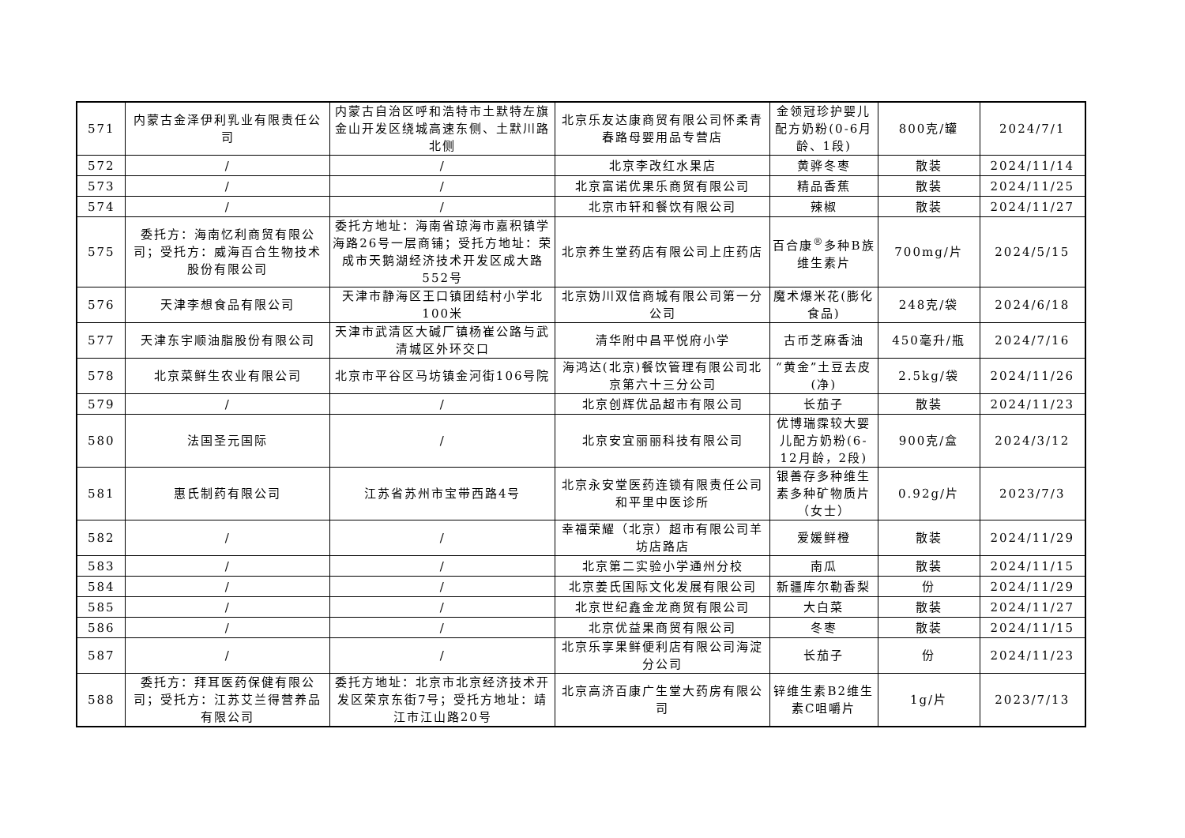| 571 | 内蒙古金泽伊利乳业有限责任公司 | 内蒙古自治区呼和浩特市土默特左旗金山开发区绕城高速东侧、土默川路北侧 | 北京乐友达康商贸有限公司怀柔青春路母婴用品专营店 | 金领冠珍护婴儿配方奶粉(0-6月龄、1段) | 800克/罐 | 2024/7/1 |
| 572 | / | / | 北京李改红水果店 | 黄骅冬枣 | 散装 | 2024/11/14 |
| 573 | / | / | 北京富诺优果乐商贸有限公司 | 精品香蕉 | 散装 | 2024/11/25 |
| 574 | / | / | 北京市轩和餐饮有限公司 | 辣椒 | 散装 | 2024/11/27 |
| 575 | 委托方：海南忆利商贸有限公司；受托方：威海百合生物技术股份有限公司 | 委托方地址：海南省琼海市嘉积镇学海路26号一层商铺；受托方地址：荣成市天鹅湖经济技术开发区成大路552号 | 北京养生堂药店有限公司上庄药店 | 百合康<sup>®</sup>多种B族维生素片 | 700mg/片 | 2024/5/15 |
| 576 | 天津李想食品有限公司 | 天津市静海区王口镇团结村小学北100米 | 北京妫川双信商城有限公司第一分公司 | 魔术爆米花(膨化食品) | 248克/袋 | 2024/6/18 |
| 577 | 天津东宇顺油脂股份有限公司 | 天津市武清区大碱厂镇杨崔公路与武清城区外环交口 | 清华附中昌平悦府小学 | 古币芝麻香油 | 450毫升/瓶 | 2024/7/16 |
| 578 | 北京菜鲜生农业有限公司 | 北京市平谷区马坊镇金河街106号院 | 海鸿达(北京)餐饮管理有限公司北京第六十三分公司 | “黄金”土豆去皮(净) | 2.5kg/袋 | 2024/11/26 |
| 579 | / | / | 北京创辉优品超市有限公司 | 长茄子 | 散装 | 2024/11/23 |
| 580 | 法国圣元国际 | / | 北京安宜丽丽科技有限公司 | 优博瑞霂较大婴儿配方奶粉(6-12月龄，2段) | 900克/盒 | 2024/3/12 |
| 581 | 惠氏制药有限公司 | 江苏省苏州市宝带西路4号 | 北京永安堂医药连锁有限责任公司和平里中医诊所 | 银善存多种维生素多种矿物质片（女士） | 0.92g/片 | 2023/7/3 |
| 582 | / | / | 幸福荣耀（北京）超市有限公司羊坊店路店 | 爱媛鲜橙 | 散装 | 2024/11/29 |
| 583 | / | / | 北京第二实验小学通州分校 | 南瓜 | 散装 | 2024/11/15 |
| 584 | / | / | 北京姜氏国际文化发展有限公司 | 新疆库尔勒香梨 | 份 | 2024/11/29 |
| 585 | / | / | 北京世纪鑫金龙商贸有限公司 | 大白菜 | 散装 | 2024/11/27 |
| 586 | / | / | 北京优益果商贸有限公司 | 冬枣 | 散装 | 2024/11/15 |
| 587 | / | / | 北京乐享果鲜便利店有限公司海淀分公司 | 长茄子 | 份 | 2024/11/23 |
| 588 | 委托方：拜耳医药保健有限公司；受托方：江苏艾兰得营养品有限公司 | 委托方地址：北京市北京经济技术开发区荣京东街7号；受托方地址：靖江市江山路20号 | 北京高济百康广生堂大药房有限公司 | 锌维生素B2维生素C咀嚼片 | 1g/片 | 2023/7/13 |